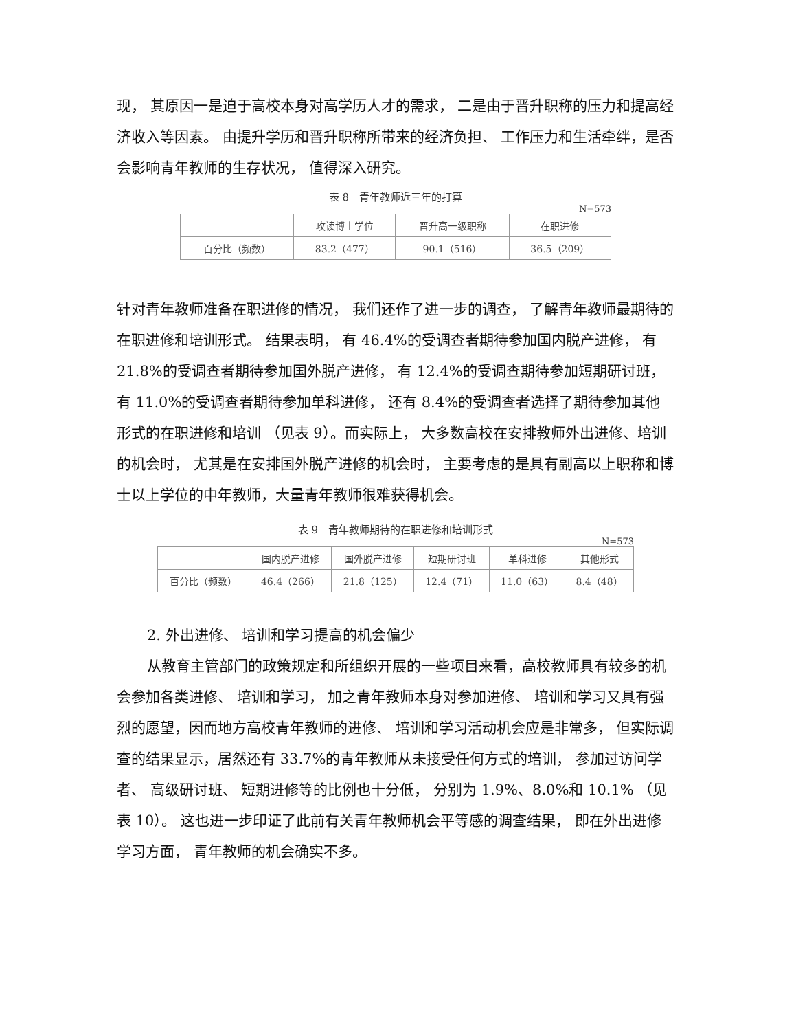现， 其原因一是迫于高校本身对高学历人才的需求， 二是由于晋升职称的压力和提高经济收入等因素。 由提升学历和晋升职称所带来的经济负担、 工作压力和生活牵绊，是否会影响青年教师的生存状况， 值得深入研究。
表 8　青年教师近三年的打算
N=573
| | 攻读博士学位 | 晋升高一级职称 | 在职进修 |
| --- | --- | --- | --- |
| 百分比（频数） | 83.2（477） | 90.1（516） | 36.5（209） |
针对青年教师准备在职进修的情况， 我们还作了进一步的调查， 了解青年教师最期待的在职进修和培训形式。 结果表明， 有 46.4%的受调查者期待参加国内脱产进修， 有 21.8%的受调查者期待参加国外脱产进修， 有 12.4%的受调查期待参加短期研讨班， 有 11.0%的受调查者期待参加单科进修， 还有 8.4%的受调查者选择了期待参加其他形式的在职进修和培训 （见表 9）。而实际上， 大多数高校在安排教师外出进修、培训的机会时， 尤其是在安排国外脱产进修的机会时， 主要考虑的是具有副高以上职称和博士以上学位的中年教师，大量青年教师很难获得机会。
表 9　青年教师期待的在职进修和培训形式
N=573
| | 国内脱产进修 | 国外脱产进修 | 短期研讨班 | 单科进修 | 其他形式 |
| --- | --- | --- | --- | --- | --- |
| 百分比（频数） | 46.4（266） | 21.8（125） | 12.4（71） | 11.0（63） | 8.4（48） |
2. 外出进修、 培训和学习提高的机会偏少
从教育主管部门的政策规定和所组织开展的一些项目来看，高校教师具有较多的机会参加各类进修、 培训和学习， 加之青年教师本身对参加进修、 培训和学习又具有强烈的愿望，因而地方高校青年教师的进修、 培训和学习活动机会应是非常多， 但实际调查的结果显示，居然还有 33.7%的青年教师从未接受任何方式的培训， 参加过访问学者、 高级研讨班、 短期进修等的比例也十分低， 分别为 1.9%、8.0%和 10.1% （见 表 10）。 这也进一步印证了此前有关青年教师机会平等感的调查结果， 即在外出进修学习方面， 青年教师的机会确实不多。